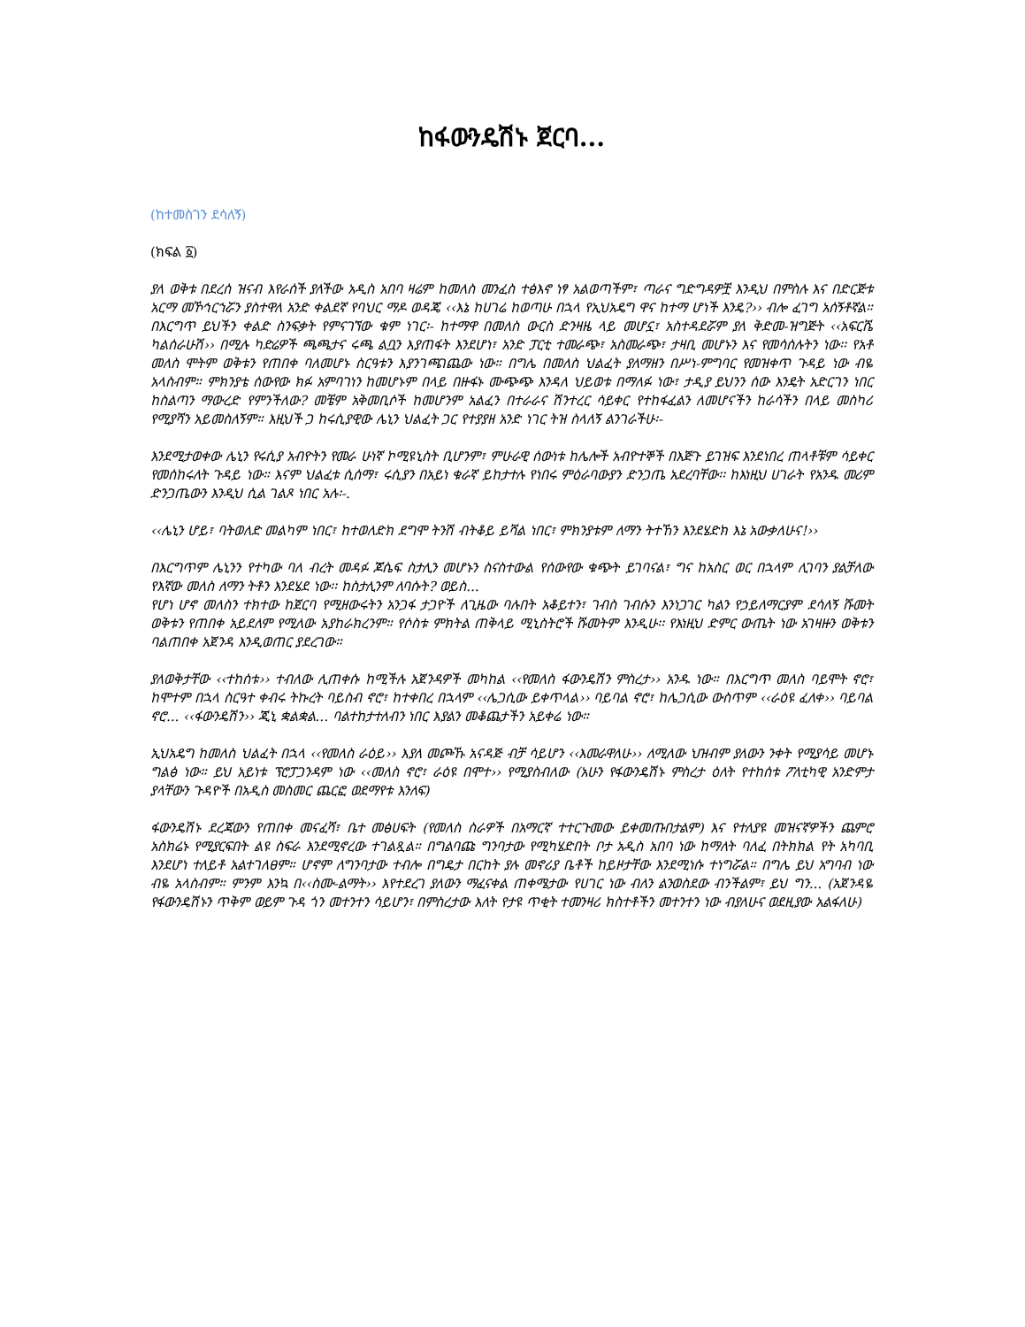ከፋውንዴሽኑ ጀርባ...
(ከተመስገን ደሳለኝ)
(ክፍል ፩)
ያለ ወቅቱ በደረሰ ዝናብ እየራሰች ያለችው አዲስ አበባ ዛሬም ከመለስ መንፈስ ተፅእኖ ነፃ አልወጣችም፣ ጣራና ግድግዳዎቿ እንዲህ በምስሉ እና በድርጅቱ አርማ መኾኅርኀሯን ያስተዋለ አንድ ቀልደኛ የባህር ማዶ ወዳጄ ‹‹እኔ ከሀገሬ ከወጣሁ በኋላ የኢህአዴግ ዋና ከተማ ሆነች እንዴ?›› ብሎ ፈገግ አሰኝቶኛል። በእርግጥ ይህችን ቀልድ ስንፍቃት የምናገኘው ቁም ነገር፡- ከተማዋ በመለስ ውርስ ድንዛዜ ላይ መሆኗ፣ አስተዳደሯም ያለ ቅድመ-ዝግጅት ‹‹አፍርሼ ካልሰራሁሽ›› በሚሉ ካድሬዎች ጫጫታና ሩጫ ልቧን እያጠፋት እንደሆነ፣ አንድ ፓርቲ ተመራጭ፣ አስመራጭ፣ ታዛቢ መሆኑን እና የመሳሰሉትን ነው፡፡ የአቶ መለስ ሞትም ወቅቱን የጠበቀ ባለመሆኑ ስርዓቱን እያንገጫገጨው ነው። በግሌ በመለስ ህልፈት ያለማዘን በሥነ-ምግባር የመዝቀጥ ጉዳይ ነው ብዬ አላስብም። ምክንያቴ ሰውየው ክፉ አምባገነን ከመሆኑም በላይ በዙፋኑ ሙጭጭ እንዳለ ህይወቱ በማለፉ ነው፣ ታዲያ ይህንን ሰው እንዴት አድርገን ነበር ከስልጣን ማውረድ የምንችለው? መቼም አቅመቢሶች ከመሆንም አልፈን በተራራና ሽንተረር ሳይቀር የተከፋፈልን ለመሆናችን ከራሳችን በላይ መስካሪ የሚያሻን አይመስለኝም። እዚህች ጋ ከሩሲያዊው ሌኒን ህልፈት ጋር የተያያዘ አንድ ነገር ትዝ ስላለኝ ልንገራችሁ፡-
እንደሚታወቀው ሌኒን የሩሲያ አብዮትን የመራ ሁነኛ ኮሚዩኒስት ቢሆንም፣ ምሁራዊ ሰውነቱ ከሌሎች አብዮተኞች በእጅጉ ይገዝፍ እንደነበረ ጠላቶቹም ሳይቀር የመሰከሩለት ጉዳይ ነው። እናም ህልፈቱ ሲሰማ፣ ሩሲያን በአይነ ቁራኛ ይከታተሉ የነበሩ ምዕራባውያን ድንጋጤ አደረባቸው፡፡ ከእነዚህ ሀገራት የአንዱ መሪም ድንጋጤውን እንዲህ ሲል ገልጾ ነበር አሉ፡-.
‹‹ሌኒን ሆይ፣ ባትወለድ መልካም ነበር፣ ከተወለድክ ደግሞ ትንሽ ብትቆይ ይሻል ነበር፣ ምክንያቱም ለማን ትተኸን እንደሄድክ እኔ አውቃለሁና!››
በእርግጥም ሌኒንን የተካው ባለ ብረት መዳፉ ጆሴፍ ስታሊን መሆኑን ስናስተውል የሰውየው ቁጭት ይገባናል፣ ግና ከአስር ወር በኋላም ሊገባን ያልቻለው የእኛው መለስ ለማን ትቶን እንደሄደ ነው፡፡ ከስታሊንም ለባሱት? ወይስ...
የሆነ ሆኖ መለስን ተክተው ከጀርባ የሚዘውሩትን አንጋፋ ታጋዮች ለጊዜው ባሉበት አቆይተን፣ ገብስ ገብሱን እንነጋገር ካልን የኃይለማርያም ደሳለኝ ሹመት ወቅቱን የጠበቀ አይደለም የሚለው አያከራክረንም። የሶስቱ ምክትል ጠቅላይ ሚኒስትሮች ሹመትም እንዲሁ፡፡ የእነዚህ ድምር ውጤት ነው አገዛዙን ወቅቱን ባልጠበቀ አጀንዳ እንዲወጠር ያደረገው።
ያለወቅታቸው ‹‹ተከሰቱ›› ተብለው ሊጠቀሱ ከሚችሉ አጀንዳዎች መካከል ‹‹የመለስ ፋውንዴሽን ምስረታ›› አንዱ ነው። በእርግጥ መለስ ባይሞት ኖሮ፣ ከሞተም በኋላ ስርዓተ ቀብሩ ትኩረት ባይስብ ኖሮ፣ ከተቀበረ በኋላም ‹‹ሌጋሲው ይቀጥላል›› ባይባል ኖሮ፣ ከሌጋሲው ውስጥም ‹‹ራዕዩ ፈለቀ›› ባይባል ኖሮ... ‹‹ፋውንዴሽን›› ጂኒ ቋልቋል... ባልተከታተለብን ነበር እያልን መቆጨታችን አይቀሬ ነው።
ኢህአዴግ ከመለስ ህልፈት በኋላ ‹‹የመለስ ራዕይ›› እያለ መጮኹ አናዳጅ ብቻ ሳይሆን ‹‹እመራዋለሁ›› ለሚለው ህዝብም ያለውን ንቀት የሚያሳይ መሆኑ ግልፅ ነው። ይህ አይነቱ ፕሮፓጋንዳም ነው ‹‹መለስ ኖሮ፣ ራዕዩ በሞተ›› የሚያስብለው (አሁን የፋውንዴሽኑ ምስረታ ዕለት የተከሰቱ ፖለቲካዊ አንድምታ ያላቸውን ጉዳዮች በአዲስ መስመር ጨርፎ ወደማየቱ እንለፍ)
ፋውንዴሽኑ ደረጃውን የጠበቀ መናፈሻ፣ ቤተ መፅሀፍት (የመለስ ስራዎች በአማርኛ ተተርጉመው ይቀመጡበታልም) እና የተለያዩ መዝናኛዎችን ጨምሮ አስክሬኑ የሚያርፍበት ልዩ ስፍራ እንደሚኖረው ተገልጿል። በግልባጩ ግንባታው የሚካሄድበት ቦታ አዲስ አበባ ነው ከማለት ባለፈ በትክክል የት አካባቢ እንደሆነ ተለይቶ አልተገለፀም። ሆኖም ለግንባታው ተብሎ በግዴታ በርከት ያሉ መኖሪያ ቤቶች ከይዞታቸው እንደሚነሱ ተነግሯል። በግሌ ይህ አግባብ ነው ብዬ አላስብም። ምንም እንኳ በ‹‹ስሙ-ልማት›› እየተደረገ ያለውን ማፈናቀል ጠቀሜታው የሀገር ነው ብለን ልንወስደው ብንችልም፣ ይህ ግን... (አጀንዳዬ የፋውንዴሽኑን ጥቅም ወይም ጉዳ ጎን መተንተን ሳይሆን፣ በምስረታው እለት የታዩ ጥቂት ተመንዛሪ ክስተቶችን መተንተን ነው ብያለሁና ወደዚያው አልፋለሁ)